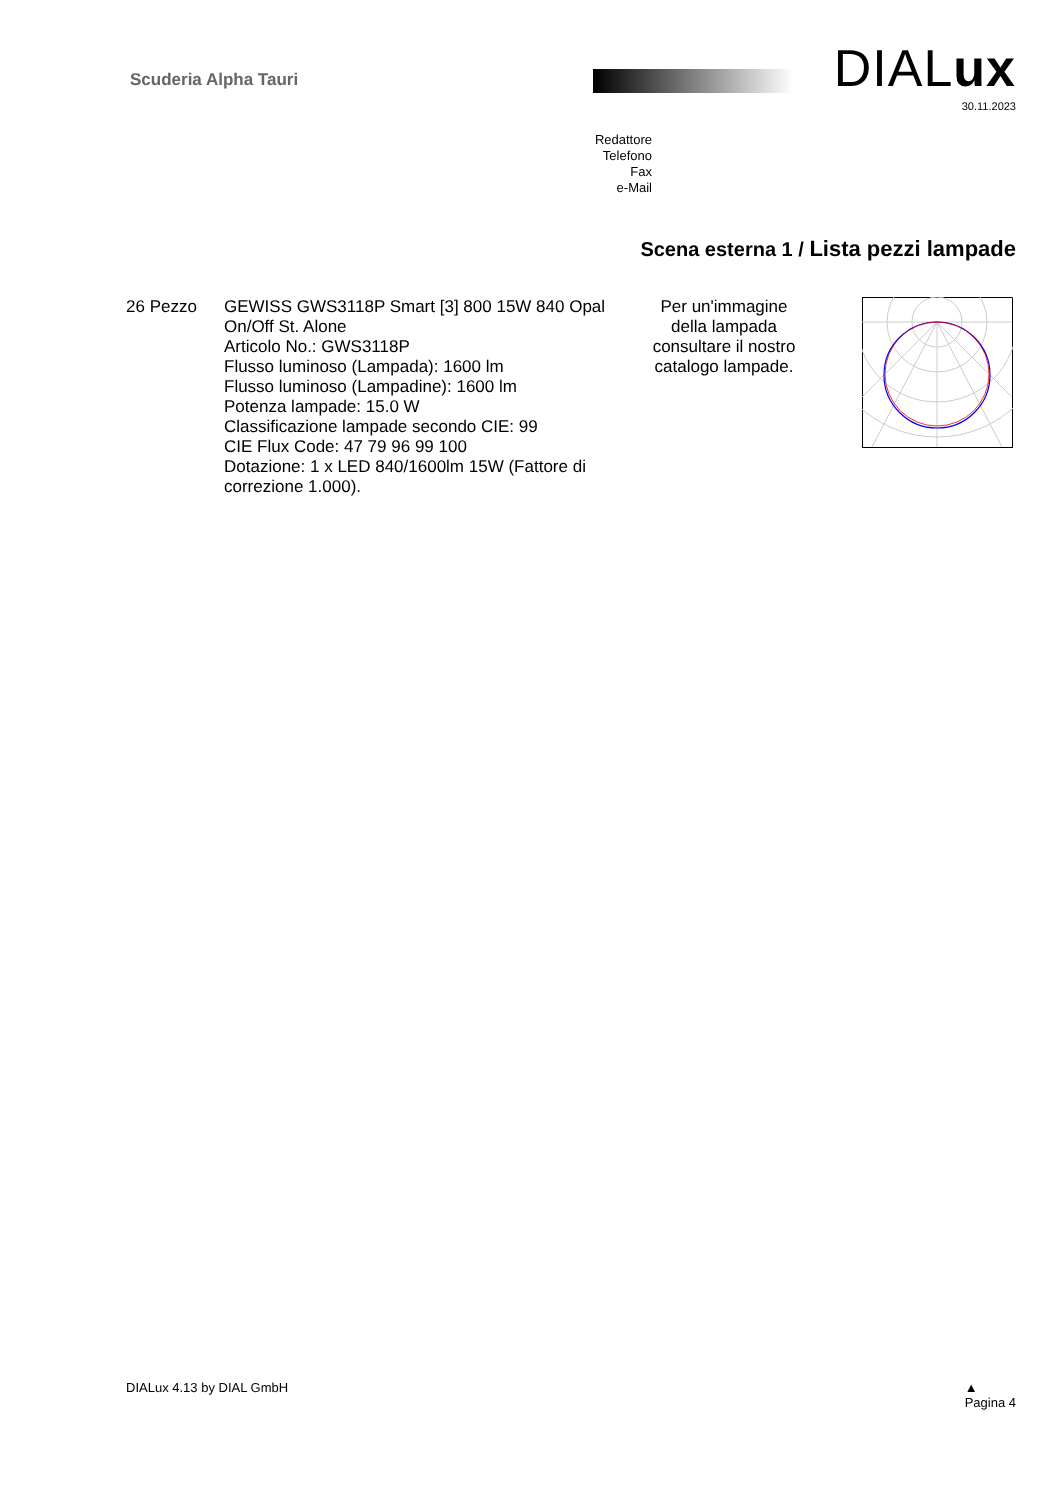Scuderia Alpha Tauri DIALux
30.11.2023
Redattore
Telefono
Fax
e-Mail
Scena esterna 1 / Lista pezzi lampade
26 Pezzo GEWISS GWS3118P Smart [3] 800 15W 840 Opal On/Off St. Alone
Articolo No.: GWS3118P
Flusso luminoso (Lampada): 1600 lm
Flusso luminoso (Lampadine): 1600 lm
Potenza lampade: 15.0 W
Classificazione lampade secondo CIE: 99
CIE Flux Code: 47 79 96 99 100
Dotazione: 1 x LED 840/1600lm 15W (Fattore di correzione 1.000).
Per un'immagine della lampada consultare il nostro catalogo lampade.
DIALux 4.13 by DIAL GmbH ▲
Pagina 4